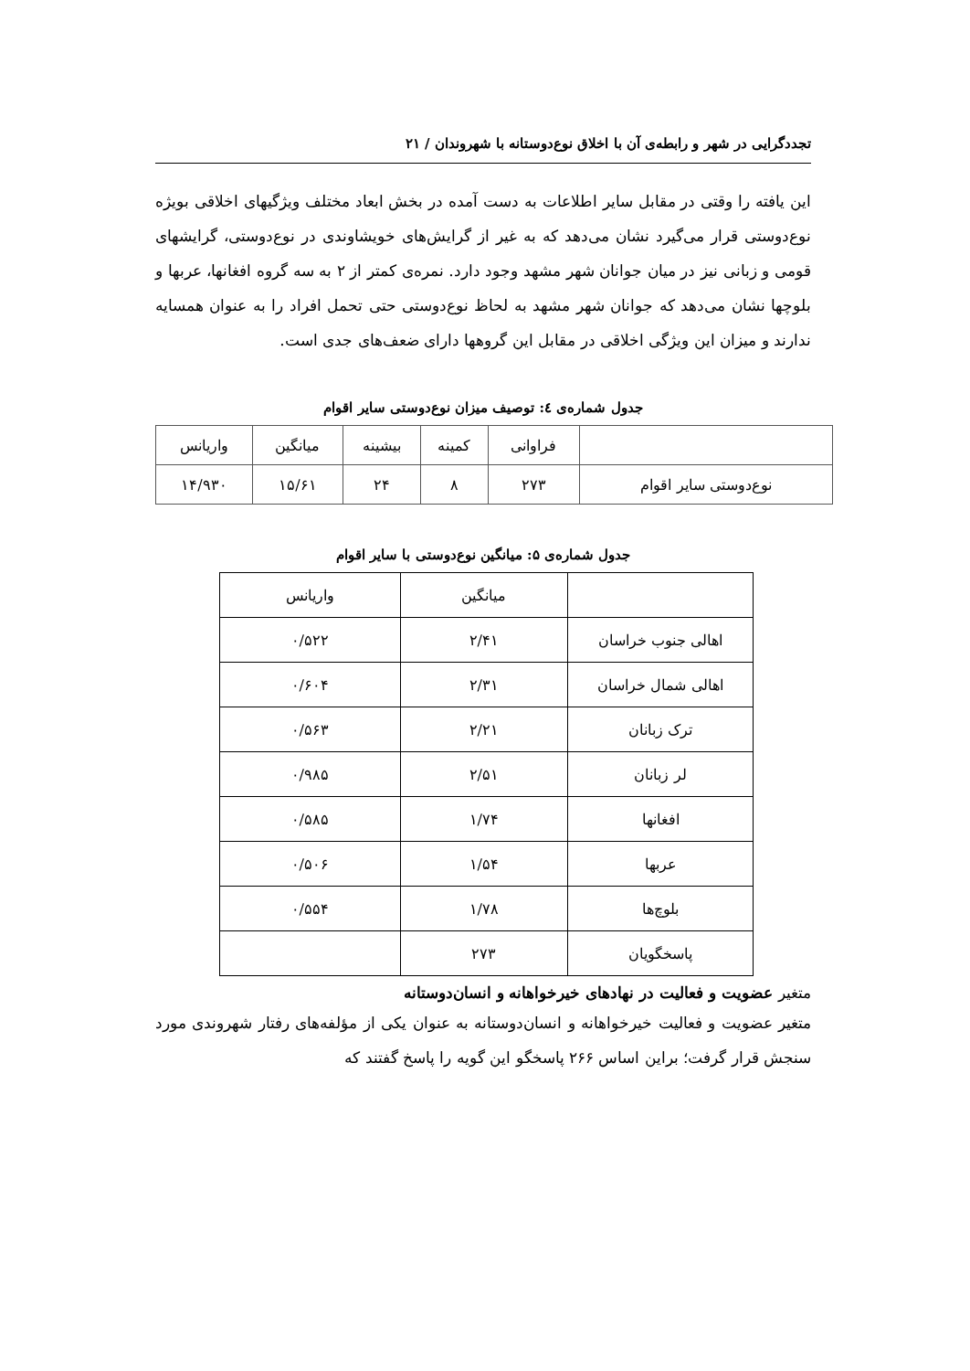تجددگرایی در شهر و رابطه‌ی آن با اخلاق نوع‌دوستانه با شهروندان / ۲۱
این یافته را وقتی در مقابل سایر اطلاعات به دست آمده در بخش ابعاد مختلف ویژگیهای اخلاقی بویژه نوع‌دوستی قرار می‌گیرد نشان می‌دهد که به غیر از گرایش‌های خویشاوندی در نوع‌دوستی، گرایشهای قومی و زبانی نیز در میان جوانان شهر مشهد وجود دارد. نمره‌ی کمتر از ۲ به سه گروه افغانها، عربها و بلوچها نشان می‌دهد که جوانان شهر مشهد به لحاظ نوع‌دوستی حتی تحمل افراد را به عنوان همسایه ندارند و میزان این ویژگی اخلاقی در مقابل این گروهها دارای ضعف‌های جدی است.
جدول شماره‌ی ٤: توصیف میزان نوع‌دوستی سایر اقوام
| | فراوانی | کمینه | بیشینه | میانگین | واریانس |
| --- | --- | --- | --- | --- | --- |
| نوع‌دوستی سایر اقوام | ۲۷۳ | ۸ | ۲۴ | ۱۵/۶۱ | ۱۴/۹۳۰ |
جدول شماره‌ی ۵: میانگین نوع‌دوستی با سایر اقوام
| | میانگین | واریانس |
| --- | --- | --- |
| اهالی جنوب خراسان | ۲/۴۱ | ۰/۵۲۲ |
| اهالی شمال خراسان | ۲/۳۱ | ۰/۶۰۴ |
| ترک زبانان | ۲/۲۱ | ۰/۵۶۳ |
| لر زبانان | ۲/۵۱ | ۰/۹۸۵ |
| افغانها | ۱/۷۴ | ۰/۵۸۵ |
| عربها | ۱/۵۴ | ۰/۵۰۶ |
| بلوچ‌ها | ۱/۷۸ | ۰/۵۵۴ |
| پاسخگویان | ۲۷۳ | |
متغیر عضویت و فعالیت در نهادهای خیرخواهانه و انسان‌دوستانه
متغیر عضویت و فعالیت خیرخواهانه و انسان‌دوستانه به عنوان یکی از مؤلفه‌های رفتار شهروندی مورد سنجش قرار گرفت؛ براین اساس ۲۶۶ پاسخگو این گویه را پاسخ گفتند که